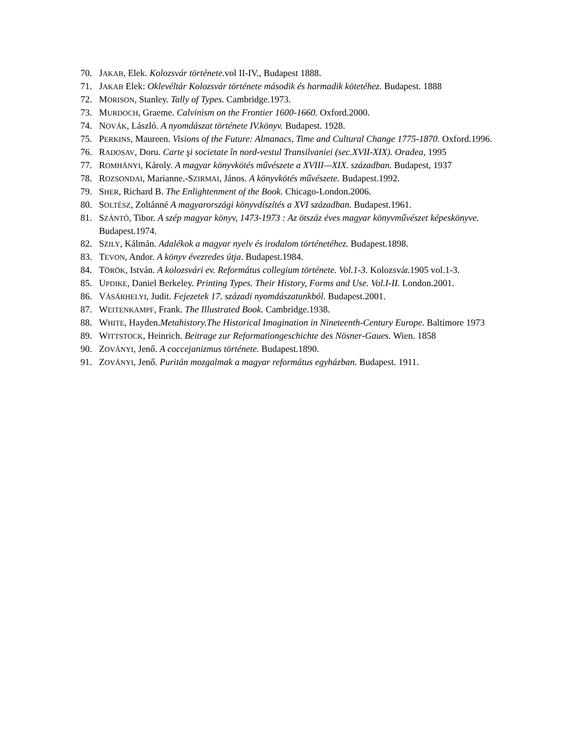70. JAKAB, Elek. Kolozsvár története. vol II-IV., Budapest 1888.
71. JAKAB Elek: Oklevéltár Kolozsvár története második és harmadik kötetéhez. Budapest. 1888
72. MORISON, Stanley. Tally of Types. Cambridge.1973.
73. MURDOCH, Graeme. Calvinism on the Frontier 1600-1660. Oxford.2000.
74. NOVÁK, László. A nyomdászat története IV.könyv. Budapest. 1928.
75. PERKINS, Maureen. Visions of the Future: Almanacs, Time and Cultural Change 1775-1870. Oxford.1996.
76. RADOSAV, Doru. Carte şi societate în nord-vestul Transilvaniei (sec.XVII-XIX). Oradea, 1995
77. ROMHÁNYI, Károly. A magyar könyvkötés művészete a XVIII—XIX. században. Budapest, 1937
78. ROZSONDAI, Marianne.-SZIRMAI, János. A könyvkötés művészete. Budapest.1992.
79. SHER, Richard B. The Enlightenment of the Book. Chicago-London.2006.
80. SOLTÉSZ, Zoltánné A magyarországi könyvdíszítés a XVI században. Budapest.1961.
81. SZÁNTÓ, Tibor. A szép magyar könyv, 1473-1973 : Az ötszáz éves magyar könyvművészet képeskönyve. Budapest.1974.
82. SZILY, Kálmán. Adalékok a magyar nyelv és irodalom történetéhez. Budapest.1898.
83. TEVON, Andor. A könyv évezredes útja. Budapest.1984.
84. TÖRÖK, István. A kolozsvári ev. Református collegium története. Vol.1-3. Kolozsvár.1905 vol.1-3.
85. UPDIKE, Daniel Berkeley. Printing Types. Their History, Forms and Use. Vol.I-II. London.2001.
86. VÁSÁRHELYI, Judit. Fejezetek 17. századi nyomdászatunkból. Budapest.2001.
87. WEITENKAMPF, Frank. The Illustrated Book. Cambridge.1938.
88. WHITE, Hayden.Metahistory.The Historical Imagination in Nineteenth-Century Europe. Baltimore 1973
89. WITTSTOCK, Heinrich. Beitrage zur Reformationgeschichte des Nösner-Gaues. Wien. 1858
90. ZOVÁNYI, Jenő. A coccejanizmus története. Budapest.1890.
91. ZOVÁNYI, Jenő. Puritán mozgalmak a magyar református egyházban. Budapest. 1911.